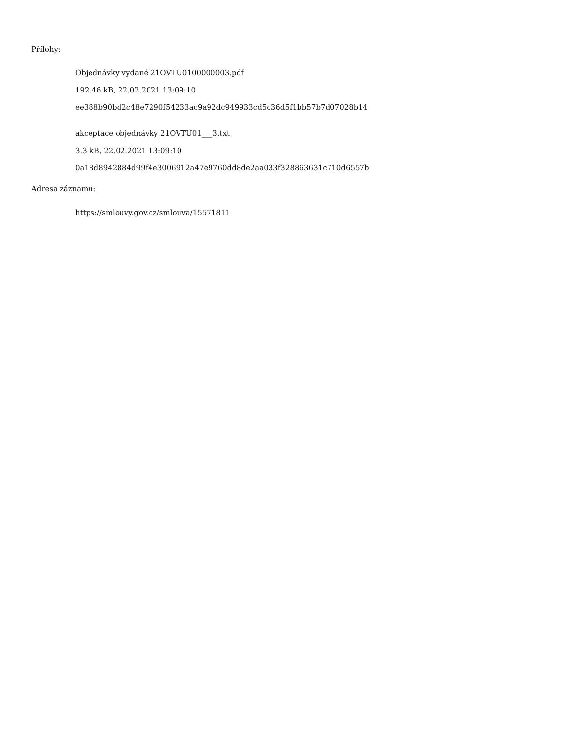Přílohy:
Objednávky vydané 21OVTU0100000003.pdf
192.46 kB, 22.02.2021 13:09:10
ee388b90bd2c48e7290f54233ac9a92dc949933cd5c36d5f1bb57b7d07028b14
akceptace objednávky 21OVTÚ01___3.txt
3.3 kB, 22.02.2021 13:09:10
0a18d8942884d99f4e3006912a47e9760dd8de2aa033f328863631c710d6557b
Adresa záznamu:
https://smlouvy.gov.cz/smlouva/15571811